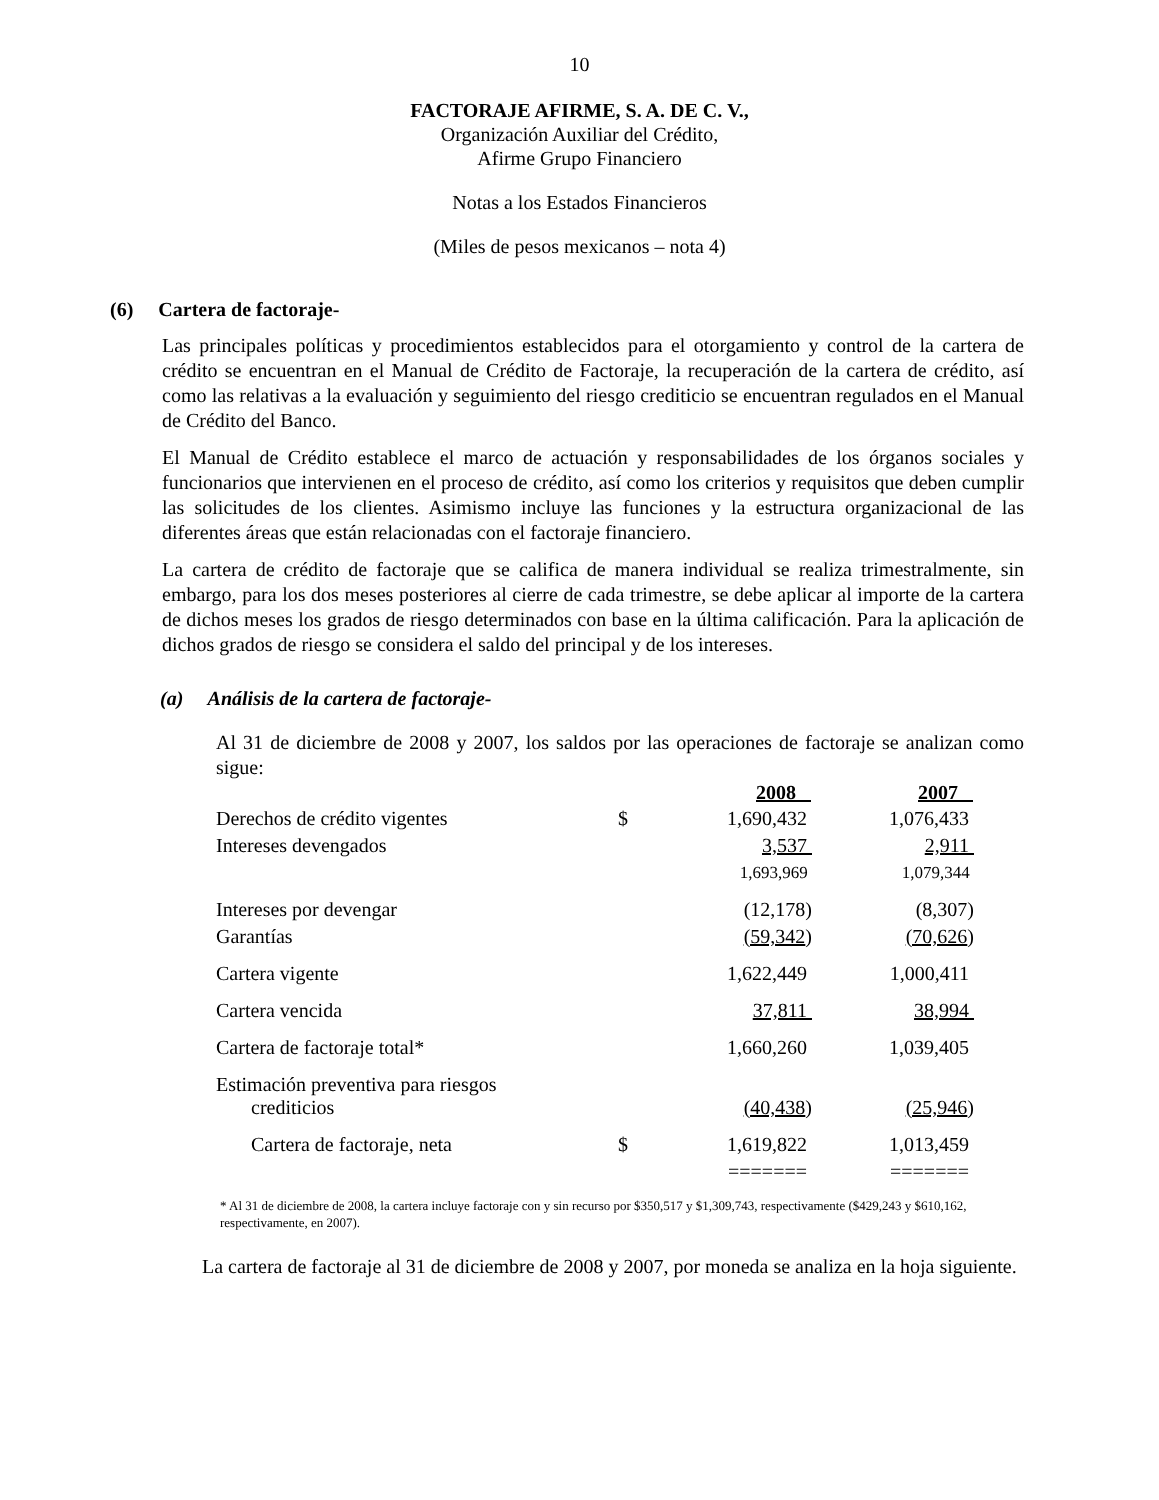10
FACTORAJE AFIRME, S. A. DE C. V.,
Organización Auxiliar del Crédito,
Afirme Grupo Financiero
Notas a los Estados Financieros
(Miles de pesos mexicanos – nota 4)
(6) Cartera de factoraje-
Las principales políticas y procedimientos establecidos para el otorgamiento y control de la cartera de crédito se encuentran en el Manual de Crédito de Factoraje, la recuperación de la cartera de crédito, así como las relativas a la evaluación y seguimiento del riesgo crediticio se encuentran regulados en el Manual de Crédito del Banco.
El Manual de Crédito establece el marco de actuación y responsabilidades de los órganos sociales y funcionarios que intervienen en el proceso de crédito, así como los criterios y requisitos que deben cumplir las solicitudes de los clientes. Asimismo incluye las funciones y la estructura organizacional de las diferentes áreas que están relacionadas con el factoraje financiero.
La cartera de crédito de factoraje que se califica de manera individual se realiza trimestralmente, sin embargo, para los dos meses posteriores al cierre de cada trimestre, se debe aplicar al importe de la cartera de dichos meses los grados de riesgo determinados con base en la última calificación. Para la aplicación de dichos grados de riesgo se considera el saldo del principal y de los intereses.
(a) Análisis de la cartera de factoraje-
Al 31 de diciembre de 2008 y 2007, los saldos por las operaciones de factoraje se analizan como sigue:
| | | 2008 | 2007 |
| --- | --- | --- | --- |
| Derechos de crédito vigentes | $ | 1,690,432 | 1,076,433 |
| Intereses devengados | | 3,537 | 2,911 |
| | | 1,693,969 | 1,079,344 |
| Intereses por devengar | | (12,178) | (8,307) |
| Garantías | | (59,342 ) | (70,626 ) |
| Cartera vigente | | 1,622,449 | 1,000,411 |
| Cartera vencida | | 37,811 | 38,994 |
| Cartera de factoraje total* | | 1,660,260 | 1,039,405 |
| Estimación preventiva para riesgos crediticios | | (40,438 ) | (25,946 ) |
| Cartera de factoraje, neta | $ | 1,619,822 | 1,013,459 |
| | | ======= | ======= |
* Al 31 de diciembre de 2008, la cartera incluye factoraje con y sin recurso por $350,517 y $1,309,743, respectivamente ($429,243 y $610,162, respectivamente, en 2007).
La cartera de factoraje al 31 de diciembre de 2008 y 2007, por moneda se analiza en la hoja siguiente.